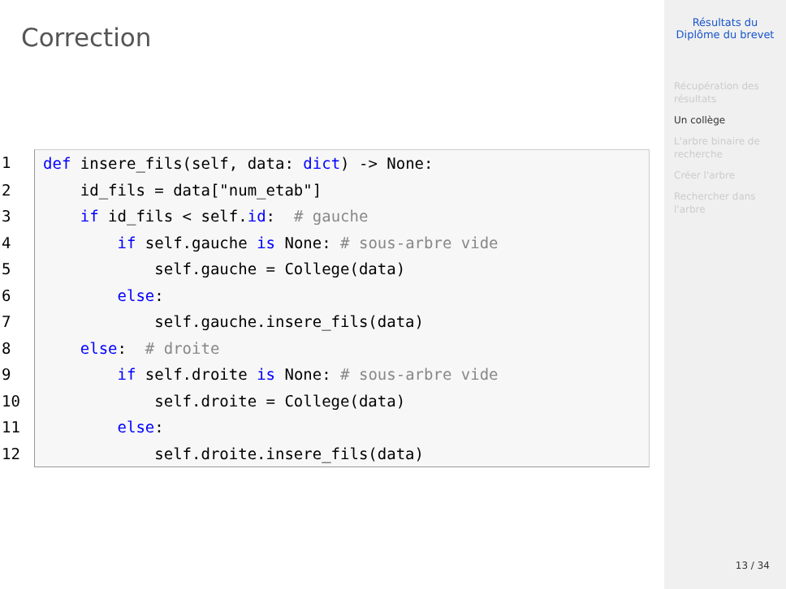Correction
1 def insere_fils(self, data: dict) -> None:
2 id_fils = data["num_etab"]
3 if id_fils < self.id: # gauche
4 if self.gauche is None: # sous-arbre vide
5 self.gauche = College(data)
6 else:
7 self.gauche.insere_fils(data)
8 else: # droite
9 if self.droite is None: # sous-arbre vide
10 self.droite = College(data)
11 else:
12 self.droite.insere_fils(data)
Résultats du
Diplôme du brevet
Récupération des résultats
Un collège
L'arbre binaire de recherche
Créer l'arbre
Rechercher dans l'arbre
13 / 34